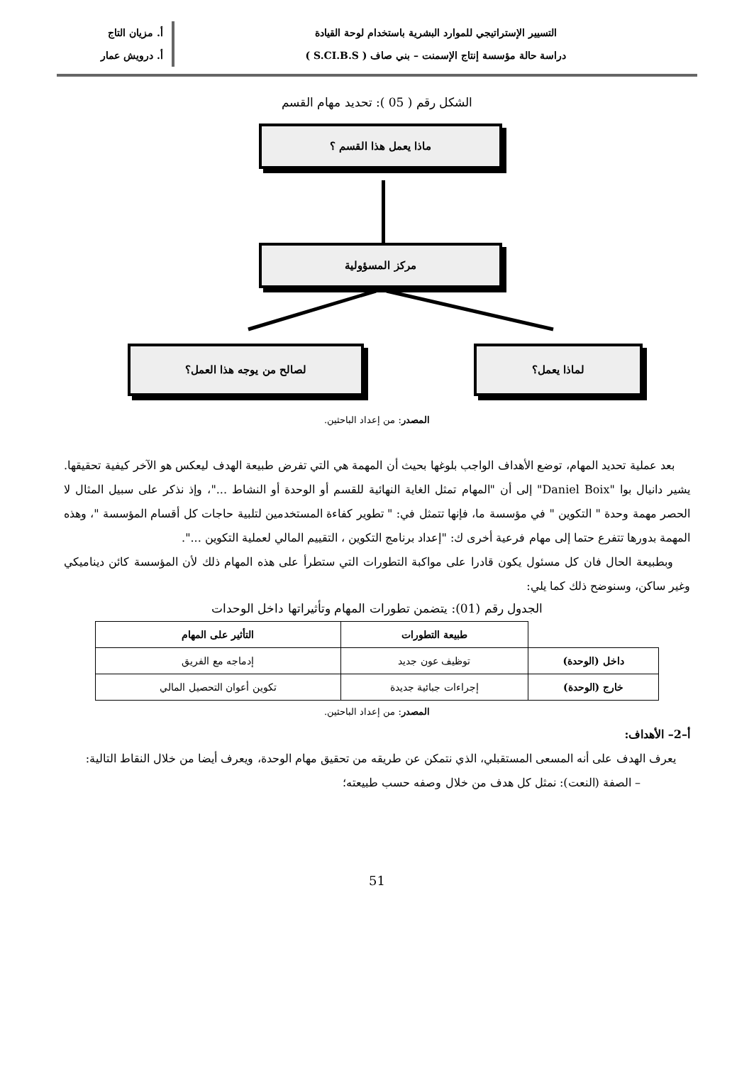التسيير الإستراتيجي للموارد البشرية باستخدام لوحة القيادة
دراسة حالة مؤسسة إنتاج الإسمنت – بني صاف ( S.CI.B.S )
أ. مزيان التاج
أ. درويش عمار
الشكل رقم ( 05 ): تحديد مهام القسم
ماذا يعمل هذا القسم ؟
مركز المسؤولية
لصالح من يوجه هذا العمل؟ لماذا يعمل؟
المصدر: من إعداد الباحثين.
بعد عملية تحديد المهام، توضع الأهداف الواجب بلوغها بحيث أن المهمة هي التي تفرض طبيعة الهدف ليعكس هو الآخر كيفية تحقيقها. يشير دانيال بوا "Daniel Boix" إلى أن "المهام تمثل الغاية النهائية للقسم أو الوحدة أو النشاط ..."، وإذ نذكر على سبيل المثال لا الحصر مهمة وحدة " التكوين " في مؤسسة ما، فإنها تتمثل في: " تطوير كفاءة المستخدمين لتلبية حاجات كل أقسام المؤسسة "، وهذه المهمة بدورها تتفرع حتما إلى مهام فرعية أخرى ك: "إعداد برنامج التكوين ، التقييم المالي لعملية التكوين ...".
وبطبيعة الحال فان كل مسئول يكون قادرا على مواكبة التطورات التي ستطرأ على هذه المهام ذلك لأن المؤسسة كائن ديناميكي وغير ساكن، وسنوضح ذلك كما يلي:
الجدول رقم (01): يتضمن تطورات المهام وتأثيراتها داخل الوحدات
| | طبيعة التطورات | التأثير على المهام |
| --- | --- | --- |
| داخل (الوحدة) | توظيف عون جديد | إدماجه مع الفريق |
| خارج (الوحدة) | إجراءات جبائية جديدة | تكوين أعوان التحصيل المالي |
المصدر: من إعداد الباحثين.
أ–2– الأهداف:
يعرف الهدف على أنه المسعى المستقبلي، الذي نتمكن عن طريقه من تحقيق مهام الوحدة، ويعرف أيضا من خلال النقاط التالية:
– الصفة (النعت): نمثل كل هدف من خلال وصفه حسب طبيعته؛
51